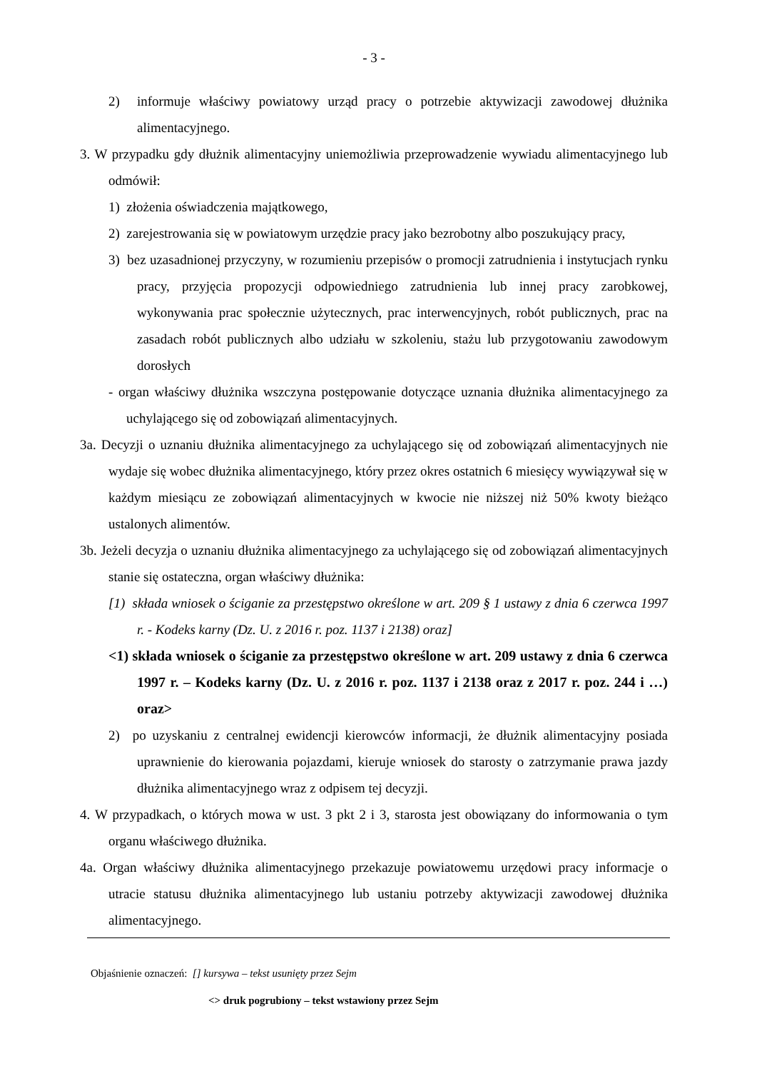- 3 -
2) informuje właściwy powiatowy urząd pracy o potrzebie aktywizacji zawodowej dłużnika alimentacyjnego.
3. W przypadku gdy dłużnik alimentacyjny uniemożliwia przeprowadzenie wywiadu alimentacyjnego lub odmówił:
1) złożenia oświadczenia majątkowego,
2) zarejestrowania się w powiatowym urzędzie pracy jako bezrobotny albo poszukujący pracy,
3) bez uzasadnionej przyczyny, w rozumieniu przepisów o promocji zatrudnienia i instytucjach rynku pracy, przyjęcia propozycji odpowiedniego zatrudnienia lub innej pracy zarobkowej, wykonywania prac społecznie użytecznych, prac interwencyjnych, robót publicznych, prac na zasadach robót publicznych albo udziału w szkoleniu, stażu lub przygotowaniu zawodowym dorosłych
- organ właściwy dłużnika wszczyna postępowanie dotyczące uznania dłużnika alimentacyjnego za uchylającego się od zobowiązań alimentacyjnych.
3a. Decyzji o uznaniu dłużnika alimentacyjnego za uchylającego się od zobowiązań alimentacyjnych nie wydaje się wobec dłużnika alimentacyjnego, który przez okres ostatnich 6 miesięcy wywiązywał się w każdym miesiącu ze zobowiązań alimentacyjnych w kwocie nie niższej niż 50% kwoty bieżąco ustalonych alimentów.
3b. Jeżeli decyzja o uznaniu dłużnika alimentacyjnego za uchylającego się od zobowiązań alimentacyjnych stanie się ostateczna, organ właściwy dłużnika:
[1) składa wniosek o ściganie za przestępstwo określone w art. 209 § 1 ustawy z dnia 6 czerwca 1997 r. - Kodeks karny (Dz. U. z 2016 r. poz. 1137 i 2138) oraz]
<1) składa wniosek o ściganie za przestępstwo określone w art. 209 ustawy z dnia 6 czerwca 1997 r. – Kodeks karny (Dz. U. z 2016 r. poz. 1137 i 2138 oraz z 2017 r. poz. 244 i …) oraz>
2) po uzyskaniu z centralnej ewidencji kierowców informacji, że dłużnik alimentacyjny posiada uprawnienie do kierowania pojazdami, kieruje wniosek do starosty o zatrzymanie prawa jazdy dłużnika alimentacyjnego wraz z odpisem tej decyzji.
4. W przypadkach, o których mowa w ust. 3 pkt 2 i 3, starosta jest obowiązany do informowania o tym organu właściwego dłużnika.
4a. Organ właściwy dłużnika alimentacyjnego przekazuje powiatowemu urzędowi pracy informacje o utracie statusu dłużnika alimentacyjnego lub ustaniu potrzeby aktywizacji zawodowej dłużnika alimentacyjnego.
Objaśnienie oznaczeń: [] kursywa – tekst usunięty przez Sejm
<> druk pogrubiony – tekst wstawiony przez Sejm